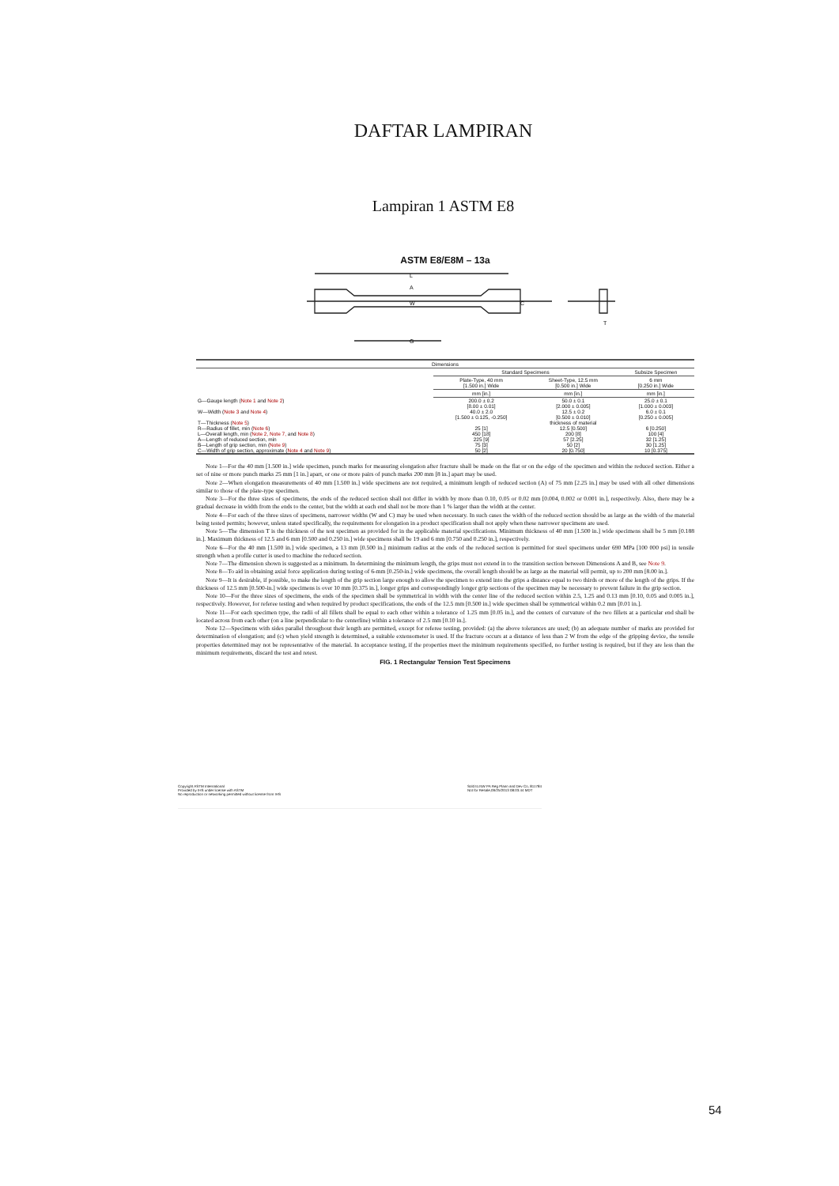DAFTAR LAMPIRAN
Lampiran 1 ASTM E8
ASTM E8/E8M – 13a
L
A
W
G
C
T
| Dimensions | | | |
| --- | --- | --- | --- |
| | Standard Specimens | | Subsize Specimen |
| | Plate-Type, 40 mm [1.500 in.] Wide | Sheet-Type, 12.5 mm [0.500 in.] Wide | 6 mm [0.250 in.] Wide |
| | mm [in.] | mm [in.] | mm [in.] |
| G—Gauge length ( Note 1 and Note 2 ) | 200.0 ± 0.2 [8.00 ± 0.01] | 50.0 ± 0.1 [2.000 ± 0.005] | 25.0 ± 0.1 [1.000 ± 0.003] |
| W—Width ( Note 3 and Note 4 ) | 40.0 ± 2.0 [1.500 ± 0.125, -0.250] | 12.5 ± 0.2 [0.500 ± 0.010] | 6.0 ± 0.1 [0.250 ± 0.005] |
| T—Thickness ( Note 5 ) | | thickness of material | |
| R—Radius of fillet, min ( Note 6 ) | 25 [1] | 12.5 [0.500] | 6 [0.250] |
| L—Overall length, min ( Note 2, Note 7, and Note 8 ) | 450 [18] | 200 [8] | 100 [4] |
| A—Length of reduced section, min | 225 [9] | 57 [2.25] | 32 [1.25] |
| B—Length of grip section, min ( Note 9 ) | 75 [3] | 50 [2] | 30 [1.25] |
| C—Width of grip section, approximate ( Note 4 and Note 9 ) | 50 [2] | 20 [0.750] | 10 [0.375] |
Note 1—For the 40 mm [1.500 in.] wide specimen, punch marks for measuring elongation after fracture shall be made on the flat or on the edge of the specimen and within the reduced section. Either a set of nine or more punch marks 25 mm [1 in.] apart, or one or more pairs of punch marks 200 mm [8 in.] apart may be used.
Note 2—When elongation measurements of 40 mm [1.500 in.] wide specimens are not required, a minimum length of reduced section (A) of 75 mm [2.25 in.] may be used with all other dimensions similar to those of the plate-type specimen.
Note 3—For the three sizes of specimens, the ends of the reduced section shall not differ in width by more than 0.10, 0.05 or 0.02 mm [0.004, 0.002 or 0.001 in.], respectively. Also, there may be a gradual decrease in width from the ends to the center, but the width at each end shall not be more than 1 % larger than the width at the center.
Note 4—For each of the three sizes of specimens, narrower widths (W and C) may be used when necessary. In such cases the width of the reduced section should be as large as the width of the material being tested permits; however, unless stated specifically, the requirements for elongation in a product specification shall not apply when these narrower specimens are used.
Note 5—The dimension T is the thickness of the test specimen as provided for in the applicable material specifications. Minimum thickness of 40 mm [1.500 in.] wide specimens shall be 5 mm [0.188 in.]. Maximum thickness of 12.5 and 6 mm [0.500 and 0.250 in.] wide specimens shall be 19 and 6 mm [0.750 and 0.250 in.], respectively.
Note 6—For the 40 mm [1.500 in.] wide specimen, a 13 mm [0.500 in.] minimum radius at the ends of the reduced section is permitted for steel specimens under 690 MPa [100 000 psi] in tensile strength when a profile cutter is used to machine the reduced section.
Note 7—The dimension shown is suggested as a minimum. In determining the minimum length, the grips must not extend in to the transition section between Dimensions A and B, see Note 9.
Note 8—To aid in obtaining axial force application during testing of 6-mm [0.250-in.] wide specimens, the overall length should be as large as the material will permit, up to 200 mm [8.00 in.].
Note 9—It is desirable, if possible, to make the length of the grip section large enough to allow the specimen to extend into the grips a distance equal to two thirds or more of the length of the grips. If the thickness of 12.5 mm [0.500-in.] wide specimens is over 10 mm [0.375 in.], longer grips and correspondingly longer grip sections of the specimen may be necessary to prevent failure in the grip section.
Note 10—For the three sizes of specimens, the ends of the specimen shall be symmetrical in width with the center line of the reduced section within 2.5, 1.25 and 0.13 mm [0.10, 0.05 and 0.005 in.], respectively. However, for referee testing and when required by product specifications, the ends of the 12.5 mm [0.500 in.] wide specimen shall be symmetrical within 0.2 mm [0.01 in.].
Note 11—For each specimen type, the radii of all fillets shall be equal to each other within a tolerance of 1.25 mm [0.05 in.], and the centers of curvature of the two fillets at a particular end shall be located across from each other (on a line perpendicular to the centerline) within a tolerance of 2.5 mm [0.10 in.].
Note 12—Specimens with sides parallel throughout their length are permitted, except for referee testing, provided: (a) the above tolerances are used; (b) an adequate number of marks are provided for determination of elongation; and (c) when yield strength is determined, a suitable extensometer is used. If the fracture occurs at a distance of less than 2 W from the edge of the gripping device, the tensile properties determined may not be representative of the material. In acceptance testing, if the properties meet the minimum requirements specified, no further testing is required, but if they are less than the minimum requirements, discard the test and retest.
FIG. 1 Rectangular Tension Test Specimens
Copyright ASTM International
Provided by IHS under license with ASTM
No reproduction or networking permitted without license from IHS
Sold to:NW PA Reg Plann and Dev Co, 811784
Not for Resale,09/25/2013 08:03:44 MDT
54